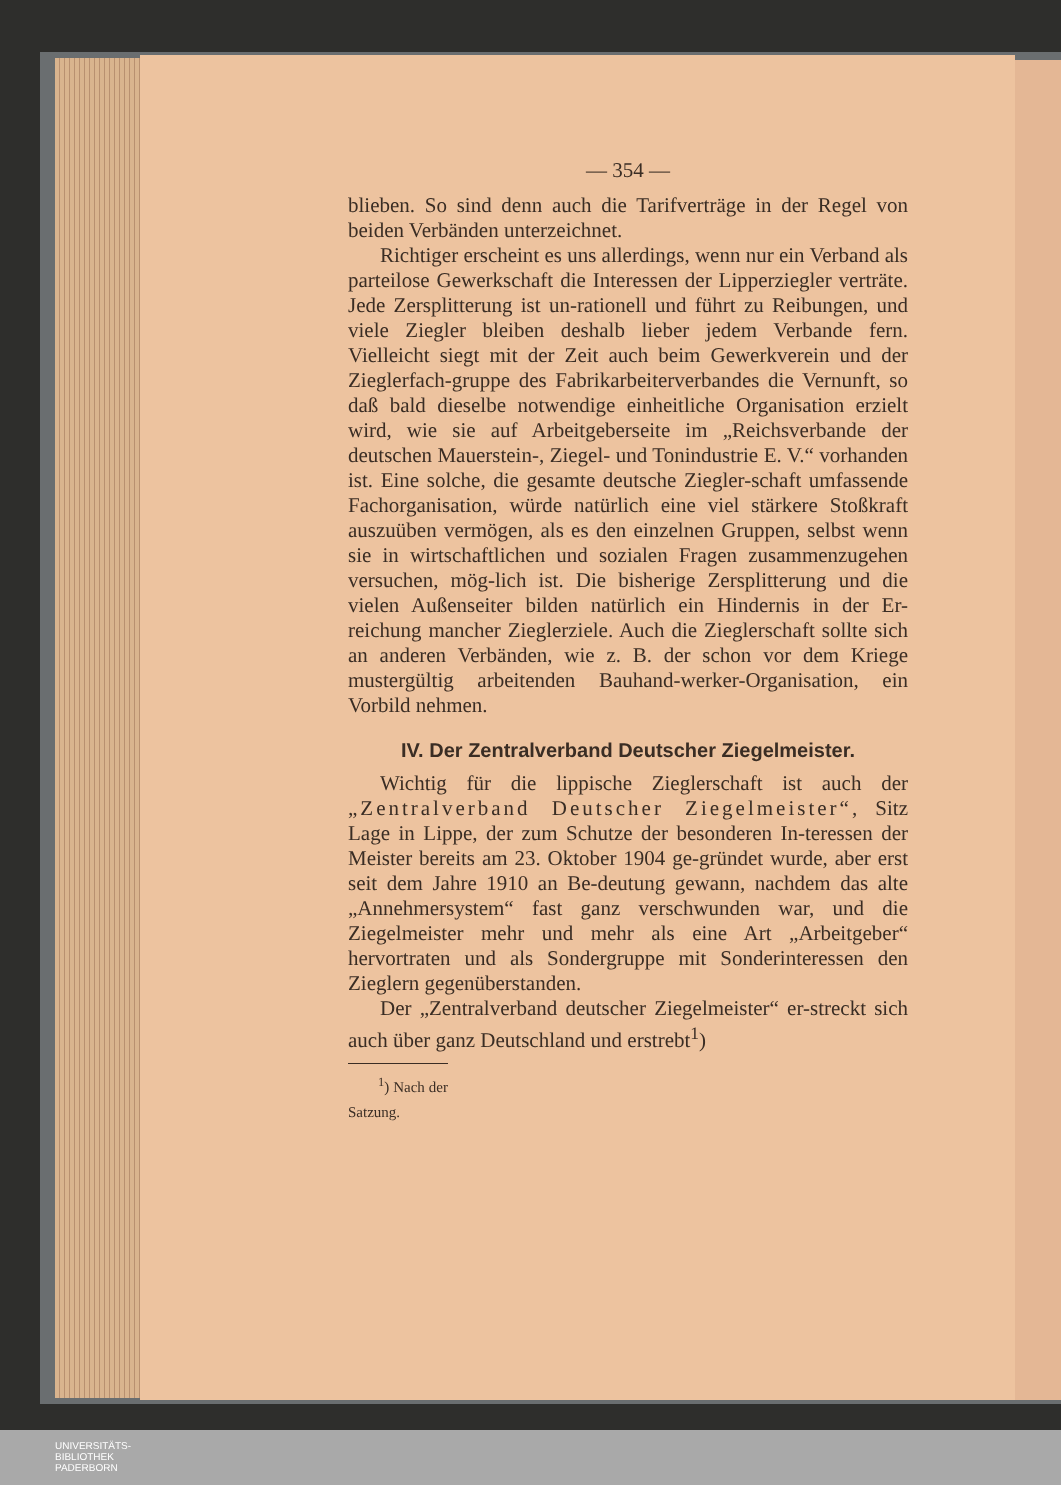— 354 —
blieben. So sind denn auch die Tarifverträge in der Regel von beiden Verbänden unterzeichnet.
Richtiger erscheint es uns allerdings, wenn nur ein Verband als parteilose Gewerkschaft die Interessen der Lipperziegler verträte. Jede Zersplitterung ist un-rationell und führt zu Reibungen, und viele Ziegler bleiben deshalb lieber jedem Verbande fern. Vielleicht siegt mit der Zeit auch beim Gewerkverein und der Zieglerfach-gruppe des Fabrikarbeiterverbandes die Vernunft, so daß bald dieselbe notwendige einheitliche Organisation erzielt wird, wie sie auf Arbeitgeberseite im „Reichsverbande der deutschen Mauerstein-, Ziegel- und Tonindustrie E. V.“ vorhanden ist. Eine solche, die gesamte deutsche Ziegler-schaft umfassende Fachorganisation, würde natürlich eine viel stärkere Stoßkraft auszuüben vermögen, als es den einzelnen Gruppen, selbst wenn sie in wirtschaftlichen und sozialen Fragen zusammenzugehen versuchen, mög-lich ist. Die bisherige Zersplitterung und die vielen Außenseiter bilden natürlich ein Hindernis in der Er-reichung mancher Zieglerziele. Auch die Zieglerschaft sollte sich an anderen Verbänden, wie z. B. der schon vor dem Kriege mustergültig arbeitenden Bauhand-werker-Organisation, ein Vorbild nehmen.
IV. Der Zentralverband Deutscher Ziegelmeister.
Wichtig für die lippische Zieglerschaft ist auch der „Zentralverband Deutscher Ziegelmeister“, Sitz Lage in Lippe, der zum Schutze der besonderen In-teressen der Meister bereits am 23. Oktober 1904 ge-gründet wurde, aber erst seit dem Jahre 1910 an Be-deutung gewann, nachdem das alte „Annehmersystem“ fast ganz verschwunden war, und die Ziegelmeister mehr und mehr als eine Art „Arbeitgeber“ hervortraten und als Sondergruppe mit Sonderinteressen den Zieglern gegenüberstanden.
Der „Zentralverband deutscher Ziegelmeister“ er-streckt sich auch über ganz Deutschland und erstrebt<sup>1</sup>)
<sup>1</sup>) Nach der Satzung.
UNIVERSITÄTS-
BIBLIOTHEK
PADERBORN